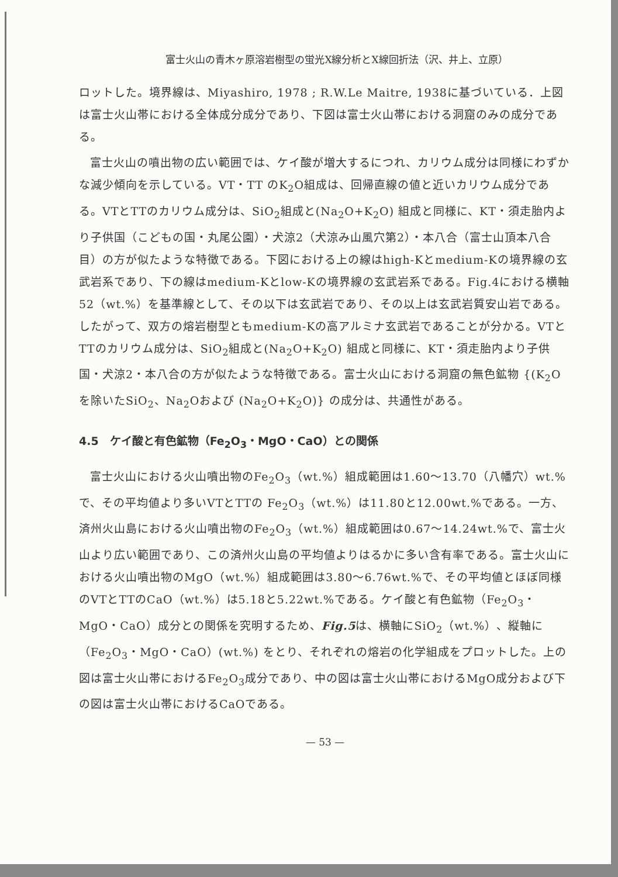富士火山の青木ヶ原溶岩樹型の蛍光X線分析とX線回折法（沢、井上、立原）
ロットした。境界線は、Miyashiro, 1978 ; R.W.Le Maitre, 1938に基づいている．上図は富士火山帯における全体成分成分であり、下図は富士火山帯における洞窟のみの成分である。
富士火山の噴出物の広い範囲では、ケイ酸が増大するにつれ、カリウム成分は同様にわずかな減少傾向を示している。VT・TT のK<sub>2</sub>O組成は、回帰直線の値と近いカリウム成分である。VTとTTのカリウム成分は、SiO<sub>2</sub>組成と(Na<sub>2</sub>O+K<sub>2</sub>O) 組成と同様に、KT・須走胎内より子供国（こどもの国・丸尾公園）・犬涼2（犬涼み山風穴第2）・本八合（富士山頂本八合目）の方が似たような特徴である。下図における上の線はhigh-Kとmedium-Kの境界線の玄武岩系であり、下の線はmedium-Kとlow-Kの境界線の玄武岩系である。Fig.4における横軸52（wt.%）を基準線として、その以下は玄武岩であり、その以上は玄武岩質安山岩である。したがって、双方の熔岩樹型ともmedium-Kの高アルミナ玄武岩であることが分かる。VTとTTのカリウム成分は、SiO<sub>2</sub>組成と(Na<sub>2</sub>O+K<sub>2</sub>O) 組成と同様に、KT・須走胎内より子供国・犬涼2・本八合の方が似たような特徴である。富士火山における洞窟の無色鉱物 {(K<sub>2</sub>Oを除いたSiO<sub>2</sub>、Na<sub>2</sub>Oおよび (Na<sub>2</sub>O+K<sub>2</sub>O)} の成分は、共通性がある。
4.5　ケイ酸と有色鉱物（Fe<sub>2</sub>O<sub>3</sub>・MgO・CaO）との関係
富士火山における火山噴出物のFe<sub>2</sub>O<sub>3</sub>（wt.%）組成範囲は1.60～13.70（八幡穴）wt.%で、その平均値より多いVTとTTの Fe<sub>2</sub>O<sub>3</sub>（wt.%）は11.80と12.00wt.%である。一方、済州火山島における火山噴出物のFe<sub>2</sub>O<sub>3</sub>（wt.%）組成範囲は0.67～14.24wt.%で、富士火山より広い範囲であり、この済州火山島の平均値よりはるかに多い含有率である。富士火山における火山噴出物のMgO（wt.%）組成範囲は3.80～6.76wt.%で、その平均値とほぼ同様のVTとTTのCaO（wt.%）は5.18と5.22wt.%である。ケイ酸と有色鉱物（Fe<sub>2</sub>O<sub>3</sub>・MgO・CaO）成分との関係を究明するため、Fig.5は、横軸にSiO<sub>2</sub>（wt.%）、縦軸に（Fe<sub>2</sub>O<sub>3</sub>・MgO・CaO）(wt.%) をとり、それぞれの熔岩の化学組成をプロットした。上の図は富士火山帯におけるFe<sub>2</sub>O<sub>3</sub>成分であり、中の図は富士火山帯におけるMgO成分および下の図は富士火山帯におけるCaOである。
— 53 —